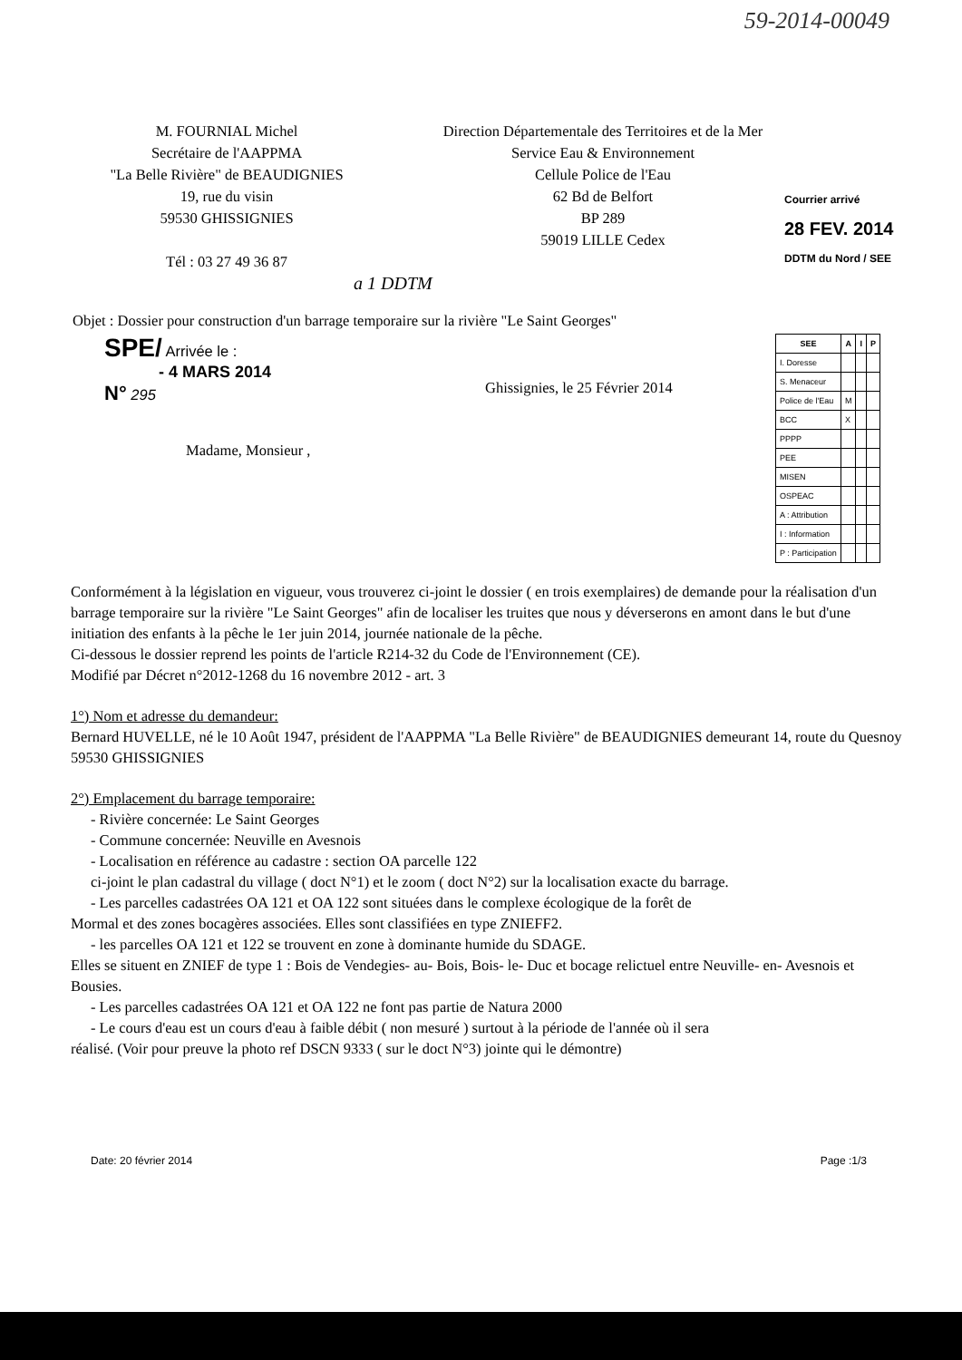59-2014-00049
M. FOURNIAL Michel
Secrétaire de l'AAPPMA
"La Belle Rivière" de BEAUDIGNIES
19, rue du visin
59530 GHISSIGNIES
Tél : 03 27 49 36 87
Direction Départementale des Territoires et de la Mer
Service Eau & Environnement
Cellule Police de l'Eau
62 Bd de Belfort
BP 289
59019 LILLE Cedex
Courrier arrivé
28 FEV. 2014
DDTM du Nord / SEE
a 1 DDTM
Objet : Dossier pour construction d'un barrage temporaire sur la rivière "Le Saint Georges"
SPE/ Arrivée le :
- 4 MARS 2014
N° 295
Madame, Monsieur ,
Ghissignies, le 25 Février 2014
| SEE | A | I | P |
| --- | --- | --- | --- |
| I. Doresse | | | |
| S. Menaceur | | | |
| Police de l'Eau | M | | |
| BCC | X | | |
| PPPP | | | |
| PEE | | | |
| MISEN | | | |
| OSPEAC | | | |
| A : Attribution | | | |
| I : Information | | | |
| P : Participation | | | |
Conformément à la législation en vigueur, vous trouverez ci-joint le dossier ( en trois exemplaires) de demande pour la réalisation d'un barrage temporaire sur la rivière "Le Saint Georges" afin de localiser les truites que nous y déverserons en amont dans le but d'une initiation des enfants à la pêche le 1er juin 2014, journée nationale de la pêche.
Ci-dessous le dossier reprend les points de l'article R214-32 du Code de l'Environnement (CE).
Modifié par Décret n°2012-1268 du 16 novembre 2012 - art. 3
1°) Nom et adresse du demandeur:
Bernard HUVELLE, né le 10 Août 1947, président de l'AAPPMA "La Belle Rivière" de BEAUDIGNIES demeurant 14, route du Quesnoy 59530 GHISSIGNIES
2°) Emplacement du barrage temporaire:
- Rivière concernée: Le Saint Georges
- Commune concernée: Neuville en Avesnois
- Localisation en référence au cadastre : section OA parcelle 122
ci-joint le plan cadastral du village ( doct N°1) et le zoom ( doct N°2) sur la localisation exacte du barrage.
- Les parcelles cadastrées OA 121 et OA 122 sont situées dans le complexe écologique de la forêt de
Mormal et des zones bocagères associées. Elles sont classifiées en type ZNIEFF2.
- les parcelles OA 121 et 122 se trouvent en zone à dominante humide du SDAGE.
Elles se situent en ZNIEF de type 1 : Bois de Vendegies- au- Bois, Bois- le- Duc et bocage relictuel entre Neuville- en- Avesnois et Bousies.
- Les parcelles cadastrées OA 121 et OA 122 ne font pas partie de Natura 2000
- Le cours d'eau est un cours d'eau à faible débit ( non mesuré ) surtout à la période de l'année où il sera
réalisé. (Voir pour preuve la photo ref DSCN 9333 ( sur le doct N°3) jointe qui le démontre)
Date: 20 février 2014 Page :1/3